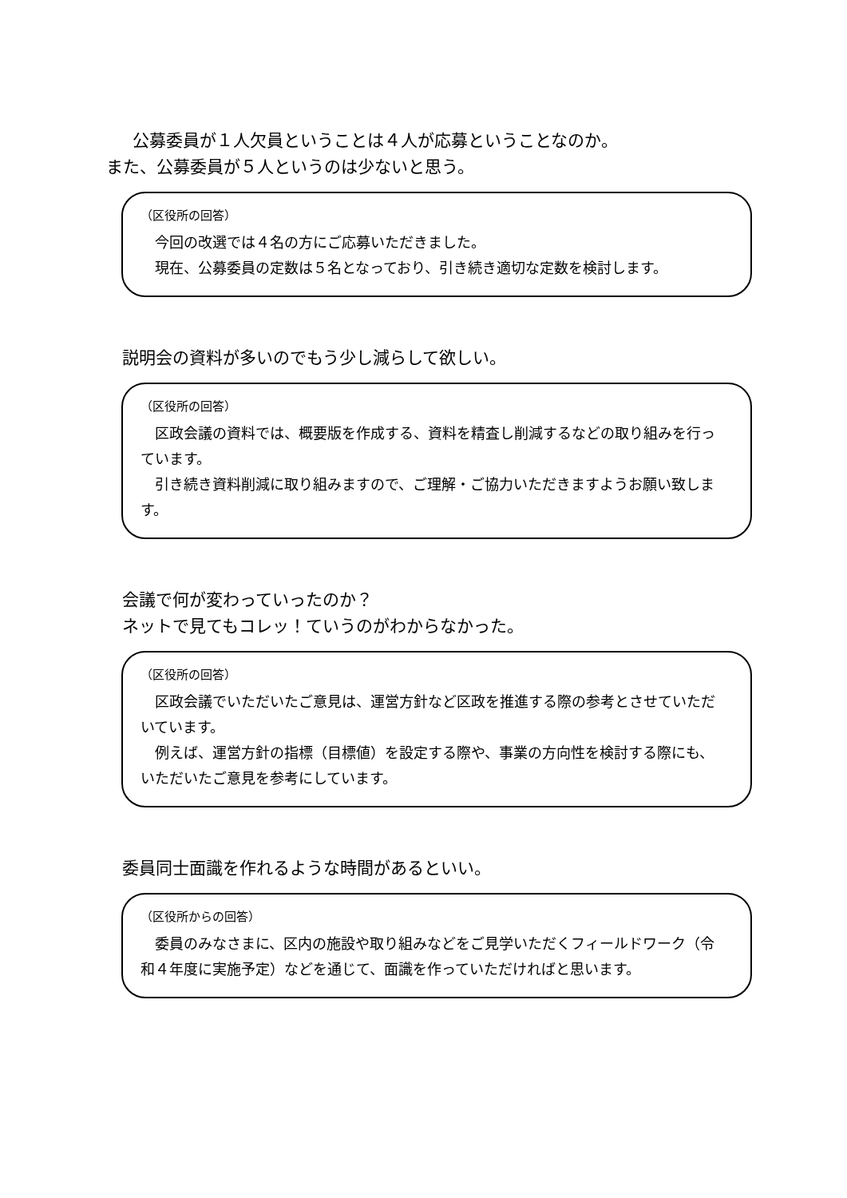公募委員が１人欠員ということは４人が応募ということなのか。
また、公募委員が５人というのは少ないと思う。
（区役所の回答）
　今回の改選では４名の方にご応募いただきました。
　現在、公募委員の定数は５名となっており、引き続き適切な定数を検討します。
説明会の資料が多いのでもう少し減らして欲しい。
（区役所の回答）
　区政会議の資料では、概要版を作成する、資料を精査し削減するなどの取り組みを行っています。
　引き続き資料削減に取り組みますので、ご理解・ご協力いただきますようお願い致します。
会議で何が変わっていったのか？
ネットで見てもコレッ！ていうのがわからなかった。
（区役所の回答）
　区政会議でいただいたご意見は、運営方針など区政を推進する際の参考とさせていただいています。
　例えば、運営方針の指標（目標値）を設定する際や、事業の方向性を検討する際にも、いただいたご意見を参考にしています。
委員同士面識を作れるような時間があるといい。
（区役所からの回答）
　委員のみなさまに、区内の施設や取り組みなどをご見学いただくフィールドワーク（令和４年度に実施予定）などを通じて、面識を作っていただければと思います。